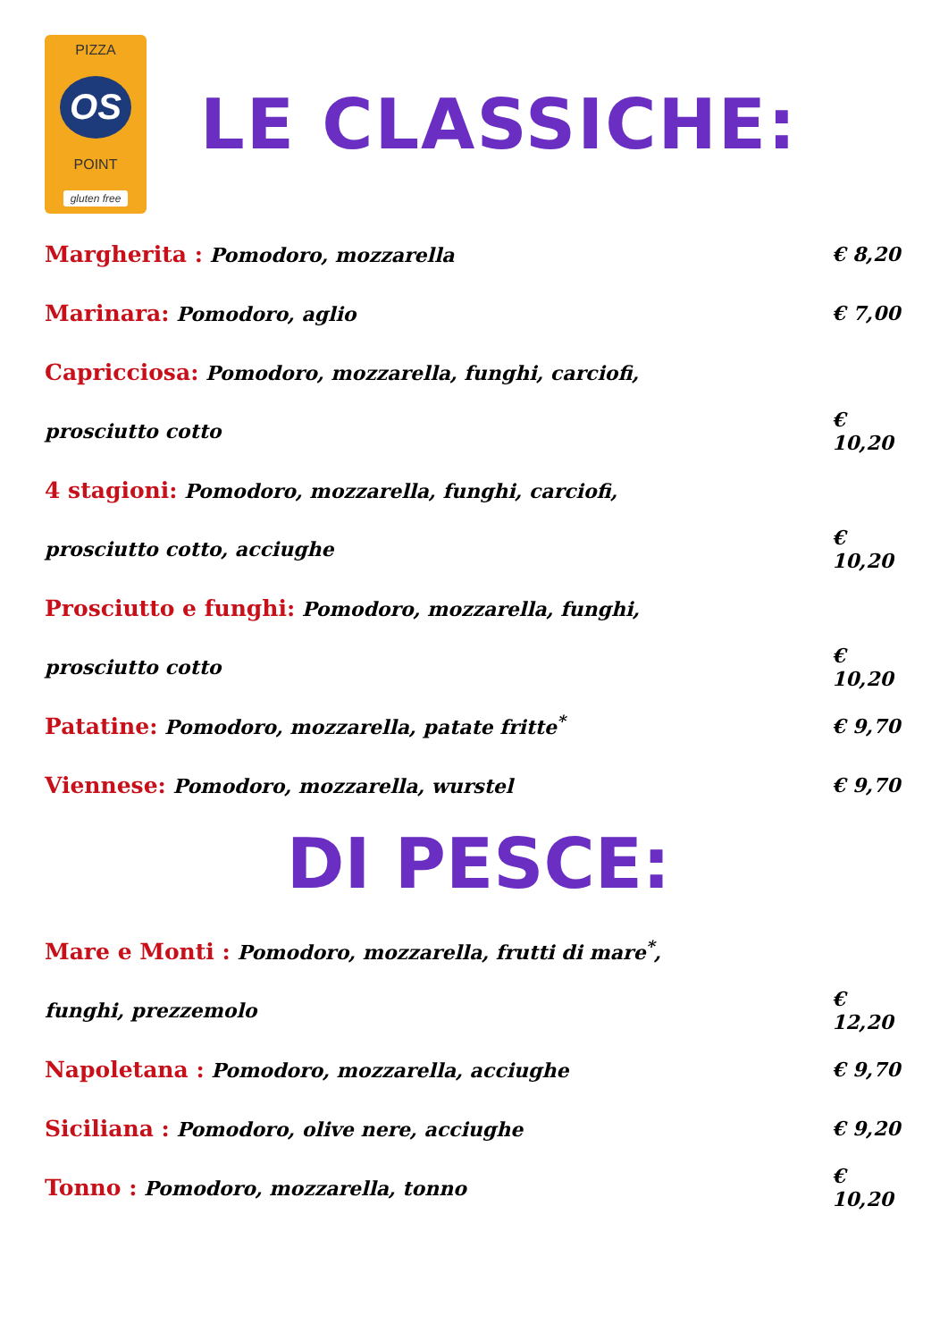PIZZA
OS
POINT
gluten free
LE CLASSICHE:
Margherita : Pomodoro, mozzarella € 8,20
Marinara: Pomodoro, aglio € 7,00
Capricciosa: Pomodoro, mozzarella, funghi, carciofi,
prosciutto cotto € 10,20
4 stagioni: Pomodoro, mozzarella, funghi, carciofi,
prosciutto cotto, acciughe € 10,20
Prosciutto e funghi: Pomodoro, mozzarella, funghi,
prosciutto cotto € 10,20
Patatine: Pomodoro, mozzarella, patate fritte<sup>*</sup> € 9,70
Viennese: Pomodoro, mozzarella, wurstel € 9,70
DI PESCE:
Mare e Monti : Pomodoro, mozzarella, frutti di mare<sup>*</sup>,
funghi, prezzemolo € 12,20
Napoletana : Pomodoro, mozzarella, acciughe € 9,70
Siciliana : Pomodoro, olive nere, acciughe € 9,20
Tonno : Pomodoro, mozzarella, tonno € 10,20